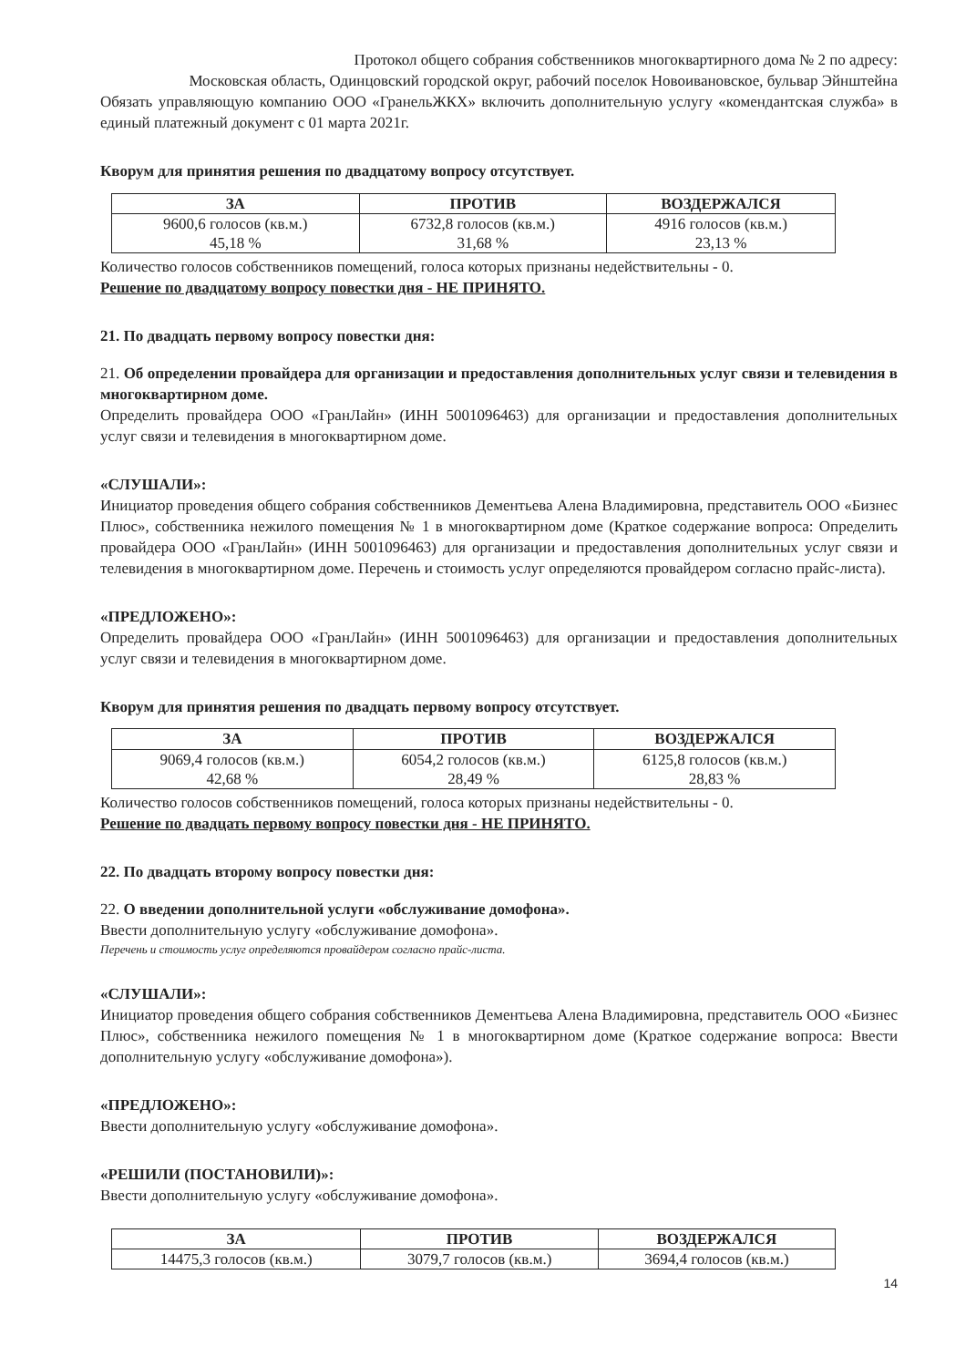Протокол общего собрания собственников многоквартирного дома № 2 по адресу:
Московская область, Одинцовский городской округ, рабочий поселок Новоивановское, бульвар Эйнштейна
Обязать управляющую компанию ООО «ГранельЖКХ» включить дополнительную услугу «комендантская служба» в единый платежный документ с 01 марта 2021г.
Кворум для принятия решения по двадцатому вопросу отсутствует.
| ЗА | ПРОТИВ | ВОЗДЕРЖАЛСЯ |
| --- | --- | --- |
| 9600,6 голосов (кв.м.) 45,18 % | 6732,8 голосов (кв.м.) 31,68 % | 4916 голосов (кв.м.) 23,13 % |
Количество голосов собственников помещений, голоса которых признаны недействительны - 0.
Решение по двадцатому вопросу повестки дня - НЕ ПРИНЯТО.
21. По двадцать первому вопросу повестки дня:
21. Об определении провайдера для организации и предоставления дополнительных услуг связи и телевидения в многоквартирном доме.
Определить провайдера ООО «ГранЛайн» (ИНН 5001096463) для организации и предоставления дополнительных услуг связи и телевидения в многоквартирном доме.
«СЛУШАЛИ»:
Инициатор проведения общего собрания собственников Дементьева Алена Владимировна, представитель ООО «Бизнес Плюс», собственника нежилого помещения № 1 в многоквартирном доме (Краткое содержание вопроса: Определить провайдера ООО «ГранЛайн» (ИНН 5001096463) для организации и предоставления дополнительных услуг связи и телевидения в многоквартирном доме. Перечень и стоимость услуг определяются провайдером согласно прайс-листа).
«ПРЕДЛОЖЕНО»:
Определить провайдера ООО «ГранЛайн» (ИНН 5001096463) для организации и предоставления дополнительных услуг связи и телевидения в многоквартирном доме.
Кворум для принятия решения по двадцать первому вопросу отсутствует.
| ЗА | ПРОТИВ | ВОЗДЕРЖАЛСЯ |
| --- | --- | --- |
| 9069,4 голосов (кв.м.) 42,68 % | 6054,2 голосов (кв.м.) 28,49 % | 6125,8 голосов (кв.м.) 28,83 % |
Количество голосов собственников помещений, голоса которых признаны недействительны - 0.
Решение по двадцать первому вопросу повестки дня - НЕ ПРИНЯТО.
22. По двадцать второму вопросу повестки дня:
22. О введении дополнительной услуги «обслуживание домофона».
Ввести дополнительную услугу «обслуживание домофона».
Перечень и стоимость услуг определяются провайдером согласно прайс-листа.
«СЛУШАЛИ»:
Инициатор проведения общего собрания собственников Дементьева Алена Владимировна, представитель ООО «Бизнес Плюс», собственника нежилого помещения № 1 в многоквартирном доме (Краткое содержание вопроса: Ввести дополнительную услугу «обслуживание домофона»).
«ПРЕДЛОЖЕНО»:
Ввести дополнительную услугу «обслуживание домофона».
«РЕШИЛИ (ПОСТАНОВИЛИ)»:
Ввести дополнительную услугу «обслуживание домофона».
| ЗА | ПРОТИВ | ВОЗДЕРЖАЛСЯ |
| --- | --- | --- |
| 14475,3 голосов (кв.м.) | 3079,7 голосов (кв.м.) | 3694,4 голосов (кв.м.) |
14